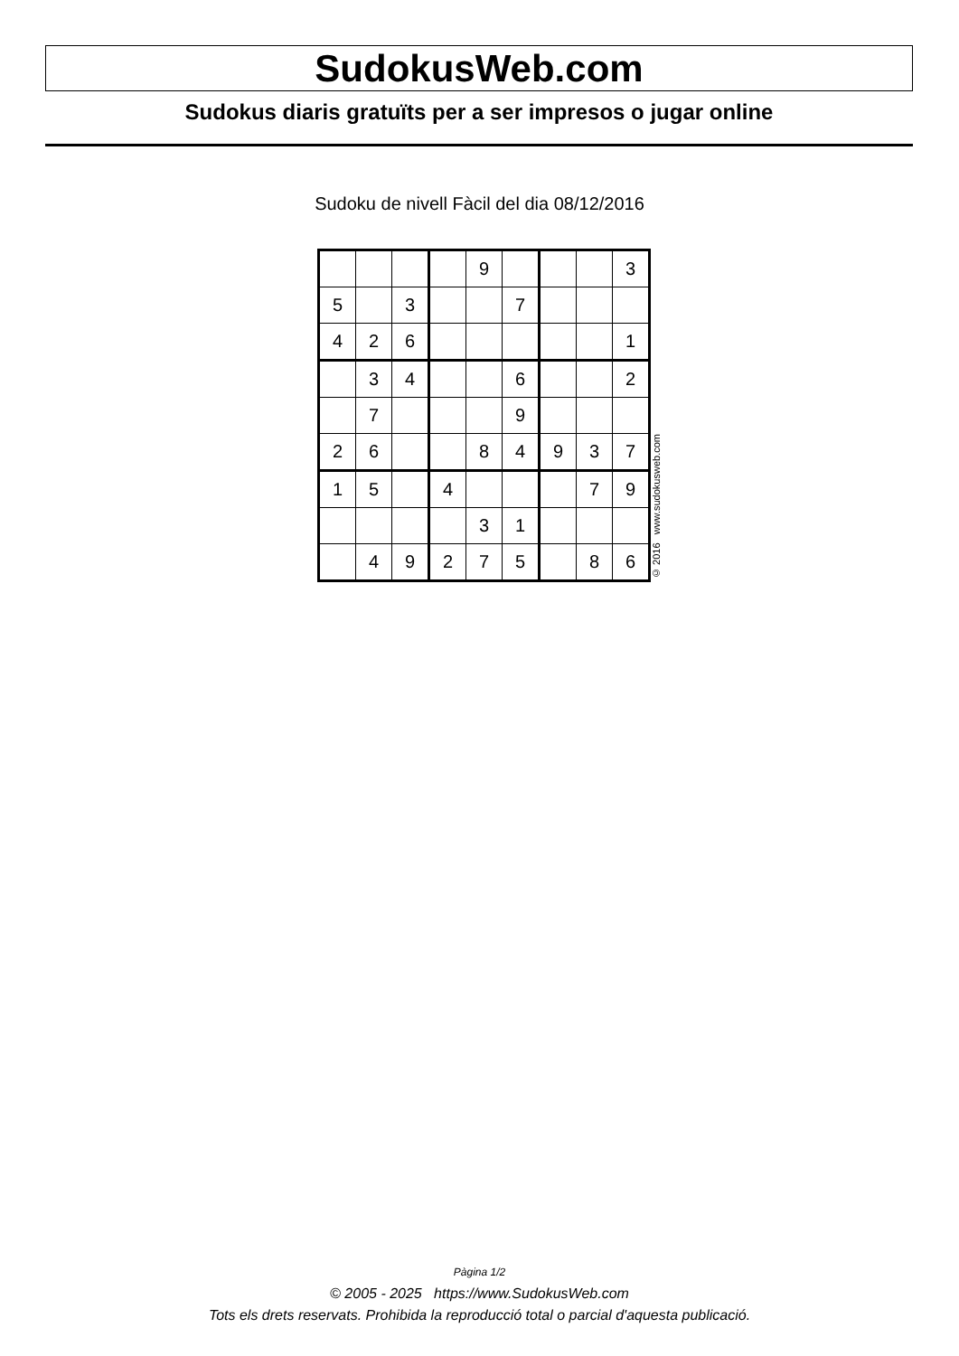SudokusWeb.com
Sudokus diaris gratuïts per a ser impresos o jugar online
Sudoku de nivell Fàcil del dia 08/12/2016
| | | | | 9 | | | | 3 |
| 5 | | 3 | | | 7 | | | |
| 4 | 2 | 6 | | | | | | 1 |
| | 3 | 4 | | | 6 | | | 2 |
| | 7 | | | | 9 | | | |
| 2 | 6 | | | 8 | 4 | 9 | 3 | 7 |
| 1 | 5 | | 4 | | | | 7 | 9 |
| | | | | 3 | 1 | | | |
| | 4 | 9 | 2 | 7 | 5 | | 8 | 6 |
© 2016 www.sudokusweb.com
Pàgina 1/2
© 2005 - 2025 https://www.SudokusWeb.com
Tots els drets reservats. Prohibida la reproducció total o parcial d'aquesta publicació.